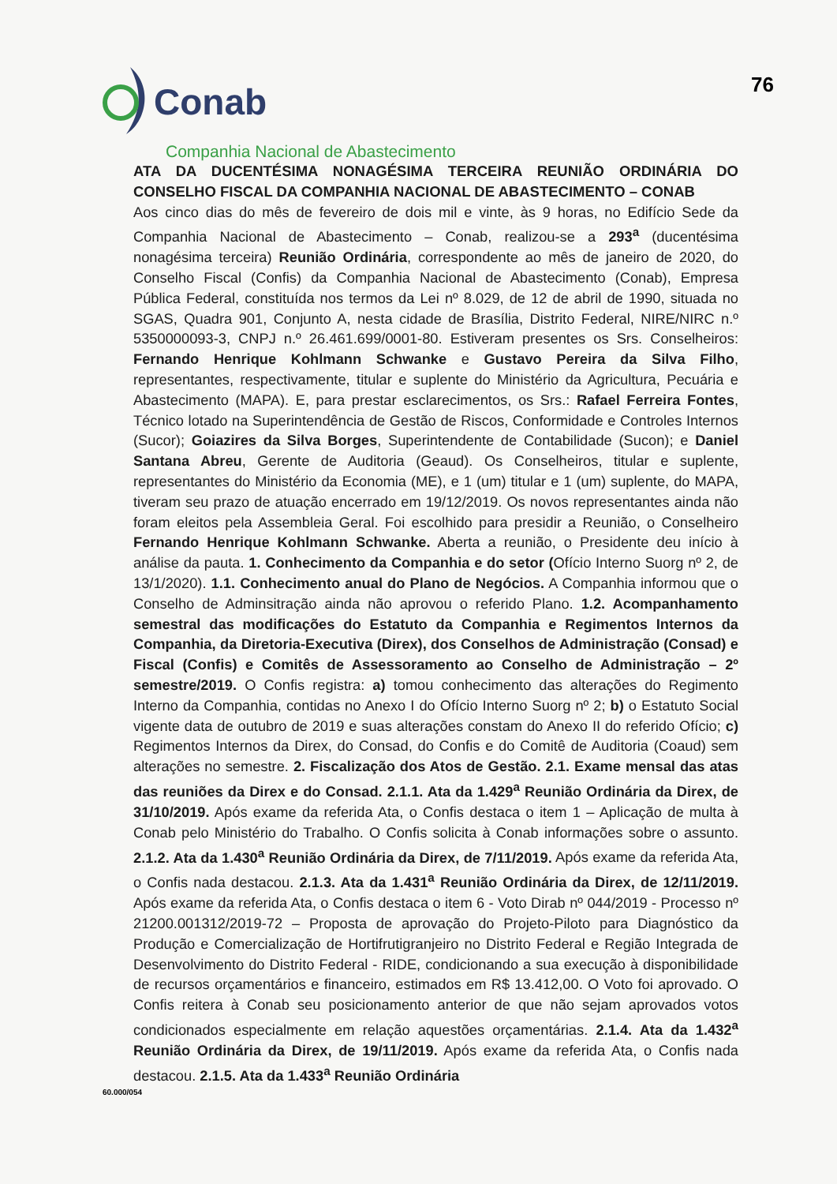Conab
Companhia Nacional de Abastecimento
76
ATA DA DUCENTÉSIMA NONAGÉSIMA TERCEIRA REUNIÃO ORDINÁRIA DO CONSELHO FISCAL DA COMPANHIA NACIONAL DE ABASTECIMENTO – CONAB
Aos cinco dias do mês de fevereiro de dois mil e vinte, às 9 horas, no Edifício Sede da Companhia Nacional de Abastecimento – Conab, realizou-se a 293<sup>a</sup> (ducentésima nonagésima terceira) Reunião Ordinária, correspondente ao mês de janeiro de 2020, do Conselho Fiscal (Confis) da Companhia Nacional de Abastecimento (Conab), Empresa Pública Federal, constituída nos termos da Lei nº 8.029, de 12 de abril de 1990, situada no SGAS, Quadra 901, Conjunto A, nesta cidade de Brasília, Distrito Federal, NIRE/NIRC n.º 5350000093-3, CNPJ n.º 26.461.699/0001-80. Estiveram presentes os Srs. Conselheiros: Fernando Henrique Kohlmann Schwanke e Gustavo Pereira da Silva Filho, representantes, respectivamente, titular e suplente do Ministério da Agricultura, Pecuária e Abastecimento (MAPA). E, para prestar esclarecimentos, os Srs.: Rafael Ferreira Fontes, Técnico lotado na Superintendência de Gestão de Riscos, Conformidade e Controles Internos (Sucor); Goiazires da Silva Borges, Superintendente de Contabilidade (Sucon); e Daniel Santana Abreu, Gerente de Auditoria (Geaud). Os Conselheiros, titular e suplente, representantes do Ministério da Economia (ME), e 1 (um) titular e 1 (um) suplente, do MAPA, tiveram seu prazo de atuação encerrado em 19/12/2019. Os novos representantes ainda não foram eleitos pela Assembleia Geral. Foi escolhido para presidir a Reunião, o Conselheiro Fernando Henrique Kohlmann Schwanke. Aberta a reunião, o Presidente deu início à análise da pauta. 1. Conhecimento da Companhia e do setor (Ofício Interno Suorg nº 2, de 13/1/2020). 1.1. Conhecimento anual do Plano de Negócios. A Companhia informou que o Conselho de Adminsitração ainda não aprovou o referido Plano. 1.2. Acompanhamento semestral das modificações do Estatuto da Companhia e Regimentos Internos da Companhia, da Diretoria-Executiva (Direx), dos Conselhos de Administração (Consad) e Fiscal (Confis) e Comitês de Assessoramento ao Conselho de Administração – 2º semestre/2019. O Confis registra: a) tomou conhecimento das alterações do Regimento Interno da Companhia, contidas no Anexo I do Ofício Interno Suorg nº 2; b) o Estatuto Social vigente data de outubro de 2019 e suas alterações constam do Anexo II do referido Ofício; c) Regimentos Internos da Direx, do Consad, do Confis e do Comitê de Auditoria (Coaud) sem alterações no semestre. 2. Fiscalização dos Atos de Gestão. 2.1. Exame mensal das atas das reuniões da Direx e do Consad. 2.1.1. Ata da 1.429<sup>a</sup> Reunião Ordinária da Direx, de 31/10/2019. Após exame da referida Ata, o Confis destaca o item 1 – Aplicação de multa à Conab pelo Ministério do Trabalho. O Confis solicita à Conab informações sobre o assunto. 2.1.2. Ata da 1.430<sup>a</sup> Reunião Ordinária da Direx, de 7/11/2019. Após exame da referida Ata, o Confis nada destacou. 2.1.3. Ata da 1.431<sup>a</sup> Reunião Ordinária da Direx, de 12/11/2019. Após exame da referida Ata, o Confis destaca o item 6 - Voto Dirab nº 044/2019 - Processo nº 21200.001312/2019-72 – Proposta de aprovação do Projeto-Piloto para Diagnóstico da Produção e Comercialização de Hortifrutigranjeiro no Distrito Federal e Região Integrada de Desenvolvimento do Distrito Federal - RIDE, condicionando a sua execução à disponibilidade de recursos orçamentários e financeiro, estimados em R$ 13.412,00. O Voto foi aprovado. O Confis reitera à Conab seu posicionamento anterior de que não sejam aprovados votos condicionados especialmente em relação aquestões orçamentárias. 2.1.4. Ata da 1.432<sup>a</sup> Reunião Ordinária da Direx, de 19/11/2019. Após exame da referida Ata, o Confis nada destacou. 2.1.5. Ata da 1.433<sup>a</sup> Reunião Ordinária
60.000/054